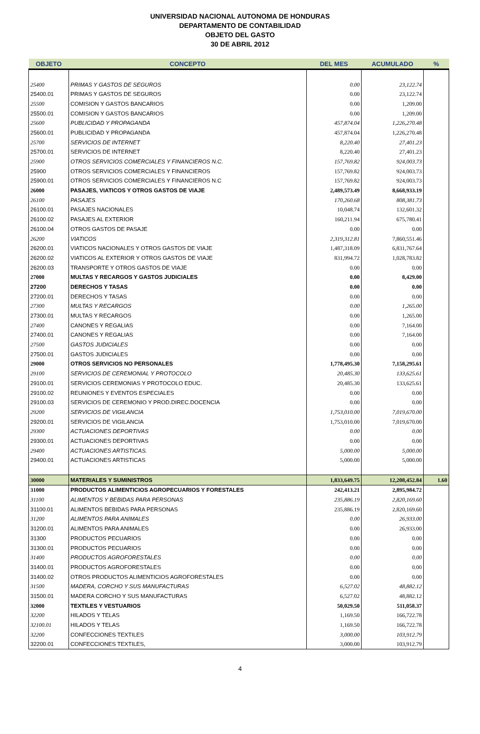UNIVERSIDAD NACIONAL AUTONOMA DE HONDURAS
DEPARTAMENTO DE CONTABILIDAD
OBJETO DEL GASTO
30 DE ABRIL 2012
| OBJETO | CONCEPTO | DEL MES | ACUMULADO | % |
| --- | --- | --- | --- | --- |
| 25400 | PRIMAS Y GASTOS DE SEGUROS | 0.00 | 23,122.74 | |
| 25400.01 | PRIMAS Y GASTOS DE SEGUROS | 0.00 | 23,122.74 | |
| 25500 | COMISION Y GASTOS BANCARIOS | 0.00 | 1,209.00 | |
| 25500.01 | COMISION Y GASTOS BANCARIOS | 0.00 | 1,209.00 | |
| 25600 | PUBLICIDAD Y PROPAGANDA | 457,874.04 | 1,226,270.48 | |
| 25600.01 | PUBLICIDAD Y PROPAGANDA | 457,874.04 | 1,226,270.48 | |
| 25700 | SERVICIOS DE INTERNET | 8,220.40 | 27,401.23 | |
| 25700.01 | SERVICIOS DE INTERNET | 8,220.40 | 27,401.23 | |
| 25900 | OTROS SERVICIOS COMERCIALES Y FINANCIEROS N.C. | 157,769.82 | 924,003.73 | |
| 25900 | OTROS SERVICIOS COMERCIALES Y FINANCIEROS | 157,769.82 | 924,003.73 | |
| 25900.01 | OTROS SERVICIOS COMERCIALES Y FINANCIEROS N.C | 157,769.82 | 924,003.73 | |
| 26000 | PASAJES, VIATICOS Y OTROS GASTOS DE VIAJE | 2,489,573.49 | 8,668,933.19 | |
| 26100 | PASAJES | 170,260.68 | 808,381.73 | |
| 26100.01 | PASAJES NACIONALES | 10,048.74 | 132,601.32 | |
| 26100.02 | PASAJES AL EXTERIOR | 160,211.94 | 675,780.41 | |
| 26100.04 | OTROS GASTOS DE PASAJE | 0.00 | 0.00 | |
| 26200 | VIATICOS | 2,319,312.81 | 7,860,551.46 | |
| 26200.01 | VIATICOS NACIONALES Y OTROS GASTOS DE VIAJE | 1,487,318.09 | 6,831,767.64 | |
| 26200.02 | VIATICOS AL EXTERIOR Y OTROS GASTOS DE VIAJE | 831,994.72 | 1,028,783.82 | |
| 26200.03 | TRANSPORTE Y OTROS GASTOS DE VIAJE | 0.00 | 0.00 | |
| 27000 | MULTAS Y RECARGOS Y GASTOS JUDICIALES | 0.00 | 8,429.00 | |
| 27200 | DERECHOS Y TASAS | 0.00 | 0.00 | |
| 27200.01 | DERECHOS Y TASAS | 0.00 | 0.00 | |
| 27300 | MULTAS Y RECARGOS | 0.00 | 1,265.00 | |
| 27300.01 | MULTAS Y RECARGOS | 0.00 | 1,265.00 | |
| 27400 | CANONES Y REGALIAS | 0.00 | 7,164.00 | |
| 27400.01 | CANONES Y REGALIAS | 0.00 | 7,164.00 | |
| 27500 | GASTOS JUDICIALES | 0.00 | 0.00 | |
| 27500.01 | GASTOS JUDICIALES | 0.00 | 0.00 | |
| 29000 | OTROS SERVICIOS NO PERSONALES | 1,778,495.30 | 7,158,295.61 | |
| 29100 | SERVICIOS DE CEREMONIAL Y PROTOCOLO | 20,485.30 | 133,625.61 | |
| 29100.01 | SERVICIOS CEREMONIAS Y PROTOCOLO EDUC. | 20,485.30 | 133,625.61 | |
| 29100.02 | REUNIONES Y EVENTOS ESPECIALES | 0.00 | 0.00 | |
| 29100.03 | SERVICIOS DE CEREMONIO Y PROD.DIREC.DOCENCIA | 0.00 | 0.00 | |
| 29200 | SERVICIOS DE VIGILANCIA | 1,753,010.00 | 7,019,670.00 | |
| 29200.01 | SERVICIOS DE VIGILANCIA | 1,753,010.00 | 7,019,670.00 | |
| 29300 | ACTUACIONES DEPORTIVAS | 0.00 | 0.00 | |
| 29300.01 | ACTUACIONES DEPORTIVAS | 0.00 | 0.00 | |
| 29400 | ACTUACIONES ARTISTICAS. | 5,000.00 | 5,000.00 | |
| 29400.01 | ACTUACIONES ARTISTICAS | 5,000.00 | 5,000.00 | |
| 30000 | MATERIALES Y SUMINISTROS | 1,833,649.75 | 12,208,452.84 | 1.60 |
| 31000 | PRODUCTOS ALIMENTICIOS AGROPECUARIOS Y FORESTALES | 242,413.21 | 2,895,984.72 | |
| 31100 | ALIMENTOS Y BEBIDAS PARA PERSONAS | 235,886.19 | 2,820,169.60 | |
| 31100.01 | ALIMENTOS BEBIDAS PARA PERSONAS | 235,886.19 | 2,820,169.60 | |
| 31200 | ALIMENTOS PARA ANIMALES | 0.00 | 26,933.00 | |
| 31200.01 | ALIMENTOS PARA ANIMALES | 0.00 | 26,933.00 | |
| 31300 | PRODUCTOS PECUARIOS | 0.00 | 0.00 | |
| 31300.01 | PRODUCTOS PECUARIOS | 0.00 | 0.00 | |
| 31400 | PRODUCTOS AGROFORESTALES | 0.00 | 0.00 | |
| 31400.01 | PRODUCTOS AGROFORESTALES | 0.00 | 0.00 | |
| 31400.02 | OTROS PRODUCTOS ALIMENTICIOS AGROFORESTALES | 0.00 | 0.00 | |
| 31500 | MADERA, CORCHO Y SUS MANUFACTURAS | 6,527.02 | 48,882.12 | |
| 31500.01 | MADERA CORCHO Y SUS MANUFACTURAS | 6,527.02 | 48,882.12 | |
| 32000 | TEXTILES Y VESTUARIOS | 50,029.50 | 511,058.37 | |
| 32200 | HILADOS Y TELAS | 1,169.50 | 166,722.78 | |
| 32100.01 | HILADOS Y TELAS | 1,169.50 | 166,722.78 | |
| 32200 | CONFECCIONES TEXTILES | 3,000.00 | 103,912.79 | |
| 32200.01 | CONFECCIONES TEXTILES, | 3,000.00 | 103,912.79 | |
4